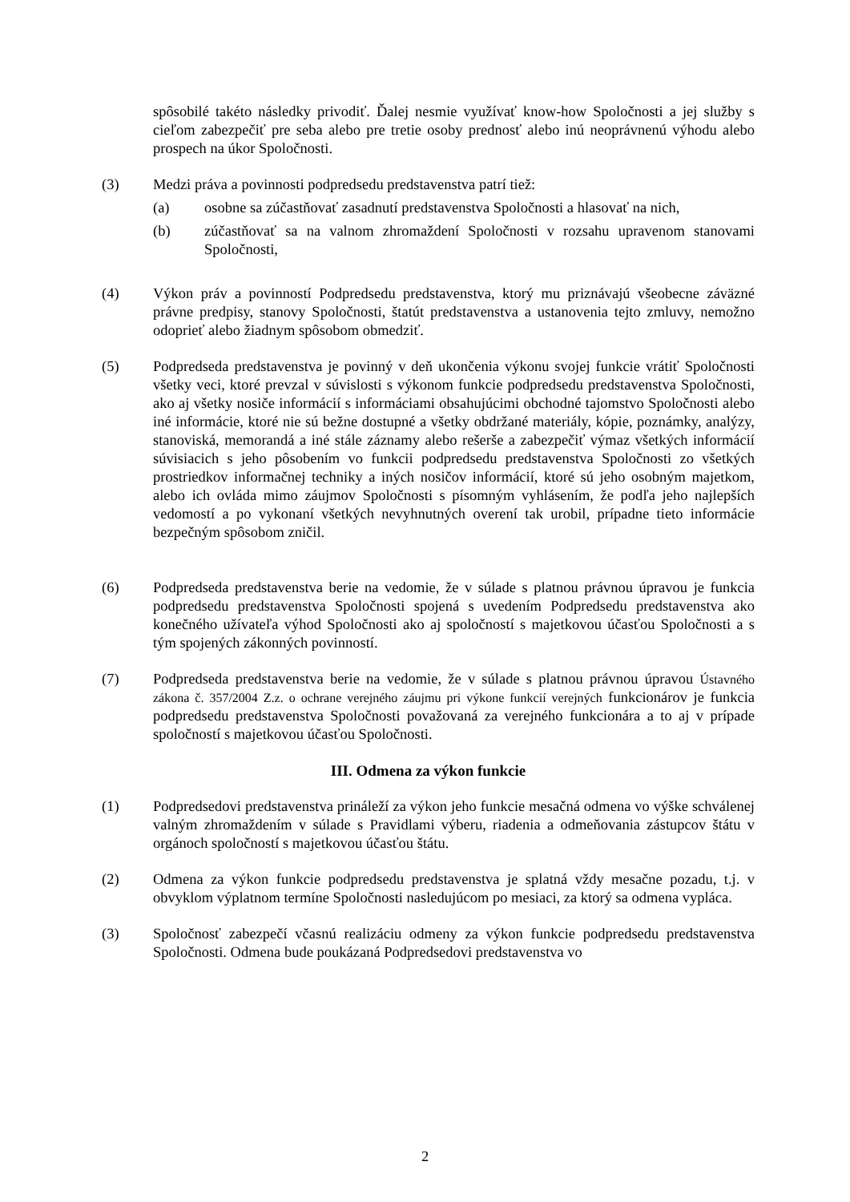spôsobilé takéto následky privodiť. Ďalej nesmie využívať know-how Spoločnosti a jej služby s cieľom zabezpečiť pre seba alebo pre tretie osoby prednosť alebo inú neoprávnenú výhodu alebo prospech na úkor Spoločnosti.
(3) Medzi práva a povinnosti podpredsedu predstavenstva patrí tiež:
(a) osobne sa zúčastňovať zasadnutí predstavenstva Spoločnosti a hlasovať na nich,
(b) zúčastňovať sa na valnom zhromaždení Spoločnosti v rozsahu upravenom stanovami Spoločnosti,
(4) Výkon práv a povinností Podpredsedu predstavenstva, ktorý mu priznávajú všeobecne záväzné právne predpisy, stanovy Spoločnosti, štatút predstavenstva a ustanovenia tejto zmluvy, nemožno odoprieť alebo žiadnym spôsobom obmedziť.
(5) Podpredseda predstavenstva je povinný v deň ukončenia výkonu svojej funkcie vrátiť Spoločnosti všetky veci, ktoré prevzal v súvislosti s výkonom funkcie podpredsedu predstavenstva Spoločnosti, ako aj všetky nosiče informácií s informáciami obsahujúcimi obchodné tajomstvo Spoločnosti alebo iné informácie, ktoré nie sú bežne dostupné a všetky obdržané materiály, kópie, poznámky, analýzy, stanoviská, memorandá a iné stále záznamy alebo rešerše a zabezpečiť výmaz všetkých informácií súvisiacich s jeho pôsobením vo funkcii podpredsedu predstavenstva Spoločnosti zo všetkých prostriedkov informačnej techniky a iných nosičov informácií, ktoré sú jeho osobným majetkom, alebo ich ovláda mimo záujmov Spoločnosti s písomným vyhlásením, že podľa jeho najlepších vedomostí a po vykonaní všetkých nevyhnutných overení tak urobil, prípadne tieto informácie bezpečným spôsobom zničil.
(6) Podpredseda predstavenstva berie na vedomie, že v súlade s platnou právnou úpravou je funkcia podpredsedu predstavenstva Spoločnosti spojená s uvedením Podpredsedu predstavenstva ako konečného užívateľa výhod Spoločnosti ako aj spoločností s majetkovou účasťou Spoločnosti a s tým spojených zákonných povinností.
(7) Podpredseda predstavenstva berie na vedomie, že v súlade s platnou právnou úpravou Ústavného zákona č. 357/2004 Z.z. o ochrane verejného záujmu pri výkone funkcií verejných funkcionárov je funkcia podpredsedu predstavenstva Spoločnosti považovaná za verejného funkcionára a to aj v prípade spoločností s majetkovou účasťou Spoločnosti.
III. Odmena za výkon funkcie
(1) Podpredsedovi predstavenstva prináleží za výkon jeho funkcie mesačná odmena vo výške schválenej valným zhromaždením v súlade s Pravidlami výberu, riadenia a odmeňovania zástupcov štátu v orgánoch spoločností s majetkovou účasťou štátu.
(2) Odmena za výkon funkcie podpredsedu predstavenstva je splatná vždy mesačne pozadu, t.j. v obvyklom výplatnom termíne Spoločnosti nasledujúcom po mesiaci, za ktorý sa odmena vypláca.
(3) Spoločnosť zabezpečí včasnú realizáciu odmeny za výkon funkcie podpredsedu predstavenstva Spoločnosti. Odmena bude poukázaná Podpredsedovi predstavenstva vo
2